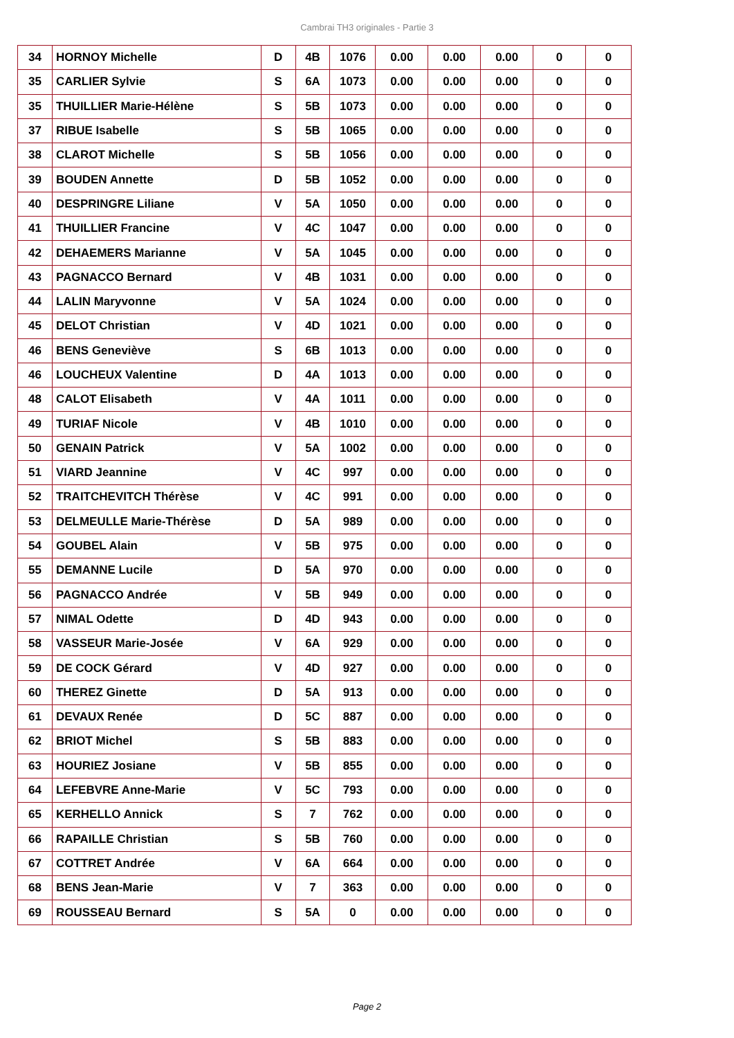Cambrai TH3 originales - Partie 3
| 34 | HORNOY Michelle | D | 4B | 1076 | 0.00 | 0.00 | 0.00 | 0 | 0 |
| 35 | CARLIER Sylvie | S | 6A | 1073 | 0.00 | 0.00 | 0.00 | 0 | 0 |
| 35 | THUILLIER Marie-Hélène | S | 5B | 1073 | 0.00 | 0.00 | 0.00 | 0 | 0 |
| 37 | RIBUE Isabelle | S | 5B | 1065 | 0.00 | 0.00 | 0.00 | 0 | 0 |
| 38 | CLAROT Michelle | S | 5B | 1056 | 0.00 | 0.00 | 0.00 | 0 | 0 |
| 39 | BOUDEN Annette | D | 5B | 1052 | 0.00 | 0.00 | 0.00 | 0 | 0 |
| 40 | DESPRINGRE Liliane | V | 5A | 1050 | 0.00 | 0.00 | 0.00 | 0 | 0 |
| 41 | THUILLIER Francine | V | 4C | 1047 | 0.00 | 0.00 | 0.00 | 0 | 0 |
| 42 | DEHAEMERS Marianne | V | 5A | 1045 | 0.00 | 0.00 | 0.00 | 0 | 0 |
| 43 | PAGNACCO Bernard | V | 4B | 1031 | 0.00 | 0.00 | 0.00 | 0 | 0 |
| 44 | LALIN Maryvonne | V | 5A | 1024 | 0.00 | 0.00 | 0.00 | 0 | 0 |
| 45 | DELOT Christian | V | 4D | 1021 | 0.00 | 0.00 | 0.00 | 0 | 0 |
| 46 | BENS Geneviève | S | 6B | 1013 | 0.00 | 0.00 | 0.00 | 0 | 0 |
| 46 | LOUCHEUX Valentine | D | 4A | 1013 | 0.00 | 0.00 | 0.00 | 0 | 0 |
| 48 | CALOT Elisabeth | V | 4A | 1011 | 0.00 | 0.00 | 0.00 | 0 | 0 |
| 49 | TURIAF Nicole | V | 4B | 1010 | 0.00 | 0.00 | 0.00 | 0 | 0 |
| 50 | GENAIN Patrick | V | 5A | 1002 | 0.00 | 0.00 | 0.00 | 0 | 0 |
| 51 | VIARD Jeannine | V | 4C | 997 | 0.00 | 0.00 | 0.00 | 0 | 0 |
| 52 | TRAITCHEVITCH Thérèse | V | 4C | 991 | 0.00 | 0.00 | 0.00 | 0 | 0 |
| 53 | DELMEULLE Marie-Thérèse | D | 5A | 989 | 0.00 | 0.00 | 0.00 | 0 | 0 |
| 54 | GOUBEL Alain | V | 5B | 975 | 0.00 | 0.00 | 0.00 | 0 | 0 |
| 55 | DEMANNE Lucile | D | 5A | 970 | 0.00 | 0.00 | 0.00 | 0 | 0 |
| 56 | PAGNACCO Andrée | V | 5B | 949 | 0.00 | 0.00 | 0.00 | 0 | 0 |
| 57 | NIMAL Odette | D | 4D | 943 | 0.00 | 0.00 | 0.00 | 0 | 0 |
| 58 | VASSEUR Marie-Josée | V | 6A | 929 | 0.00 | 0.00 | 0.00 | 0 | 0 |
| 59 | DE COCK Gérard | V | 4D | 927 | 0.00 | 0.00 | 0.00 | 0 | 0 |
| 60 | THEREZ Ginette | D | 5A | 913 | 0.00 | 0.00 | 0.00 | 0 | 0 |
| 61 | DEVAUX Renée | D | 5C | 887 | 0.00 | 0.00 | 0.00 | 0 | 0 |
| 62 | BRIOT Michel | S | 5B | 883 | 0.00 | 0.00 | 0.00 | 0 | 0 |
| 63 | HOURIEZ Josiane | V | 5B | 855 | 0.00 | 0.00 | 0.00 | 0 | 0 |
| 64 | LEFEBVRE Anne-Marie | V | 5C | 793 | 0.00 | 0.00 | 0.00 | 0 | 0 |
| 65 | KERHELLO Annick | S | 7 | 762 | 0.00 | 0.00 | 0.00 | 0 | 0 |
| 66 | RAPAILLE Christian | S | 5B | 760 | 0.00 | 0.00 | 0.00 | 0 | 0 |
| 67 | COTTRET Andrée | V | 6A | 664 | 0.00 | 0.00 | 0.00 | 0 | 0 |
| 68 | BENS Jean-Marie | V | 7 | 363 | 0.00 | 0.00 | 0.00 | 0 | 0 |
| 69 | ROUSSEAU Bernard | S | 5A | 0 | 0.00 | 0.00 | 0.00 | 0 | 0 |
Page 2